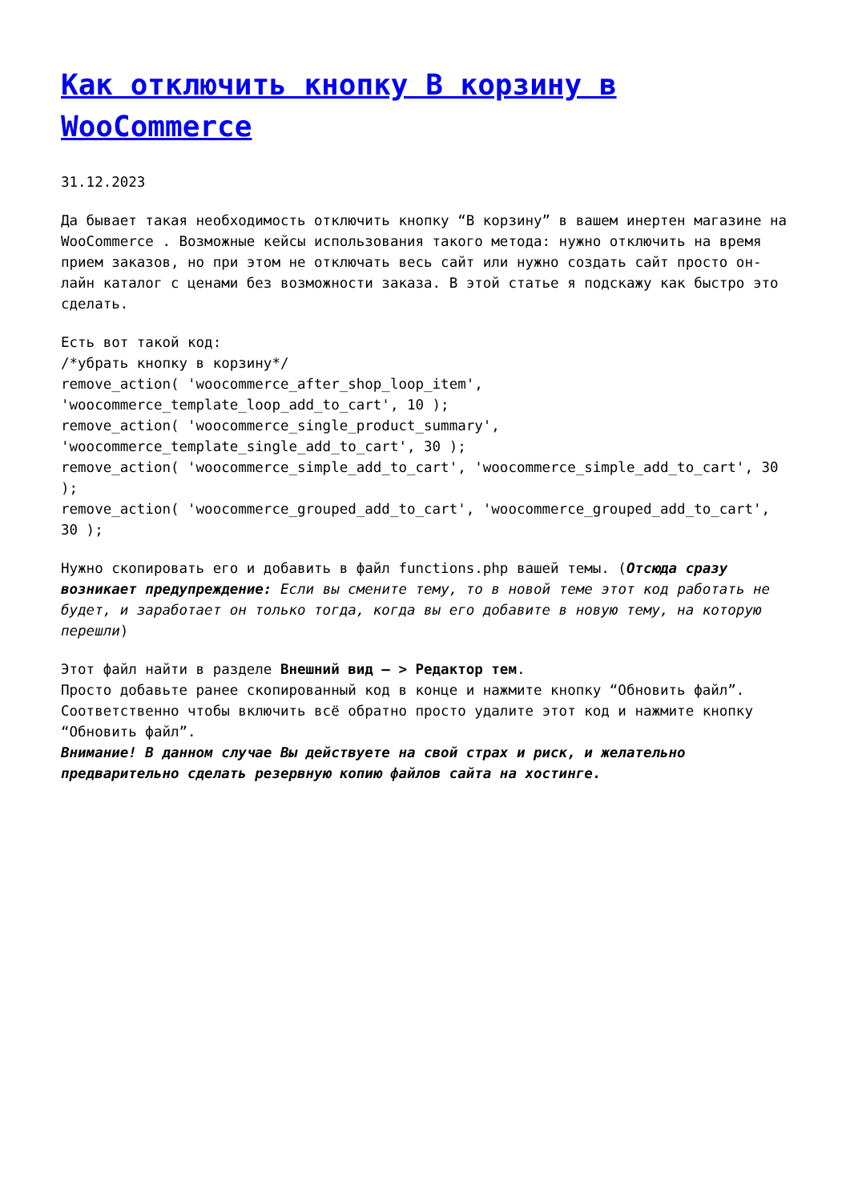Как отключить кнопку В корзину в WooCommerce
31.12.2023
Да бывает такая необходимость отключить кнопку “В корзину” в вашем инертен магазине на WooCommerce . Возможные кейсы использования такого метода: нужно отключить на время прием заказов, но при этом не отключать весь сайт или нужно создать сайт просто он-лайн каталог с ценами без возможности заказа. В этой статье я подскажу как быстро это сделать.
Есть вот такой код:
/*убрать кнопку в корзину*/
remove_action( 'woocommerce_after_shop_loop_item', 'woocommerce_template_loop_add_to_cart', 10 );
remove_action( 'woocommerce_single_product_summary', 'woocommerce_template_single_add_to_cart', 30 );
remove_action( 'woocommerce_simple_add_to_cart', 'woocommerce_simple_add_to_cart', 30 );
remove_action( 'woocommerce_grouped_add_to_cart', 'woocommerce_grouped_add_to_cart', 30 );
Нужно скопировать его и добавить в файл functions.php вашей темы. (Отсюда сразу возникает предупреждение: Если вы смените тему, то в новой теме этот код работать не будет, и заработает он только тогда, когда вы его добавите в новую тему, на которую перешли)
Этот файл найти в разделе Внешний вид – > Редактор тем.
Просто добавьте ранее скопированный код в конце и нажмите кнопку “Обновить файл”. Соответственно чтобы включить всё обратно просто удалите этот код и нажмите кнопку “Обновить файл”.
Внимание! В данном случае Вы действуете на свой страх и риск, и желательно предварительно сделать резервную копию файлов сайта на хостинге.